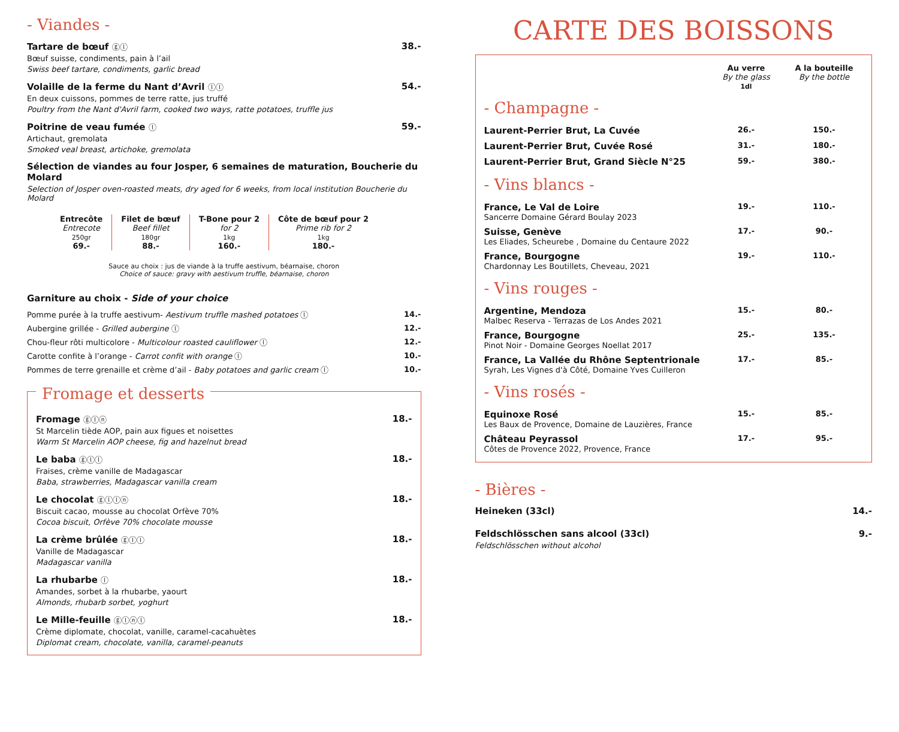- Viandes -
Tartare de bœuf ⓖⓛ 38.-
Bœuf suisse, condiments, pain à l’ail
Swiss beef tartare, condiments, garlic bread
Volaille de la ferme du Nant d’Avril ⓛⓛ 54.-
En deux cuissons, pommes de terre ratte, jus truffé
Poultry from the Nant d'Avril farm, cooked two ways, ratte potatoes, truffle jus
Poitrine de veau fumée ⓛ 59.-
Artichaut, gremolata
Smoked veal breast, artichoke, gremolata
Sélection de viandes au four Josper, 6 semaines de maturation, Boucherie du Molard
Selection of Josper oven-roasted meats, dry aged for 6 weeks, from local institution Boucherie du Molard
| Entrecôte Entrecote 250gr 69.- | Filet de bœuf Beef fillet 180gr 88.- | T-Bone pour 2 for 2 1kg 160.- | Côte de bœuf pour 2 Prime rib for 2 1kg 180.- |
Sauce au choix : jus de viande à la truffe aestivum, béarnaise, choron
Choice of sauce: gravy with aestivum truffle, béarnaise, choron
Garniture au choix - Side of your choice
| Pomme purée à la truffe aestivum- Aestivum truffle mashed potatoes ⓛ | 14.- |
| Aubergine grillée - Grilled aubergine ⓛ | 12.- |
| Chou-fleur rôti multicolore - Multicolour roasted cauliflower ⓛ | 12.- |
| Carotte confite à l’orange - Carrot confit with orange ⓛ | 10.- |
| Pommes de terre grenaille et crème d’ail - Baby potatoes and garlic cream ⓛ | 10.- |
Fromage et desserts
Fromage ⓖⓛⓝ 18.-
St Marcelin tiède AOP, pain aux figues et noisettes
Warm St Marcelin AOP cheese, fig and hazelnut bread
Le baba ⓖⓛⓛ 18.-
Fraises, crème vanille de Madagascar
Baba, strawberries, Madagascar vanilla cream
Le chocolat ⓖⓛⓛⓝ 18.-
Biscuit cacao, mousse au chocolat Orfève 70%
Cocoa biscuit, Orfève 70% chocolate mousse
La crème brûlée ⓖⓛⓛ 18.-
Vanille de Madagascar
Madagascar vanilla
La rhubarbe ⓛ 18.-
Amandes, sorbet à la rhubarbe, yaourt
Almonds, rhubarb sorbet, yoghurt
Le Mille-feuille ⓖⓛⓝⓛ 18.-
Crème diplomate, chocolat, vanille, caramel-cacahuètes
Diplomat cream, chocolate, vanilla, caramel-peanuts
CARTE DES BOISSONS
| | Au verre By the glass 1dl | A la bouteille By the bottle |
| - Champagne - | | |
| Laurent-Perrier Brut, La Cuvée | 26.- | 150.- |
| Laurent-Perrier Brut, Cuvée Rosé | 31.- | 180.- |
| Laurent-Perrier Brut, Grand Siècle N°25 | 59.- | 380.- |
| - Vins blancs - | | |
| France, Le Val de Loire Sancerre Domaine Gérard Boulay 2023 | 19.- | 110.- |
| Suisse, Genève Les Eliades, Scheurebe , Domaine du Centaure 2022 | 17.- | 90.- |
| France, Bourgogne Chardonnay Les Boutillets, Cheveau, 2021 | 19.- | 110.- |
| - Vins rouges - | | |
| Argentine, Mendoza Malbec Reserva - Terrazas de Los Andes 2021 | 15.- | 80.- |
| France, Bourgogne Pinot Noir - Domaine Georges Noellat 2017 | 25.- | 135.- |
| France, La Vallée du Rhône Septentrionale Syrah, Les Vignes d'à Côté, Domaine Yves Cuilleron | 17.- | 85.- |
| - Vins rosés - | | |
| Equinoxe Rosé Les Baux de Provence, Domaine de Lauzières, France | 15.- | 85.- |
| Château Peyrassol Côtes de Provence 2022, Provence, France | 17.- | 95.- |
- Bières -
Heineken (33cl) 14.-
Feldschlösschen sans alcool (33cl) 9.-
Feldschlösschen without alcohol